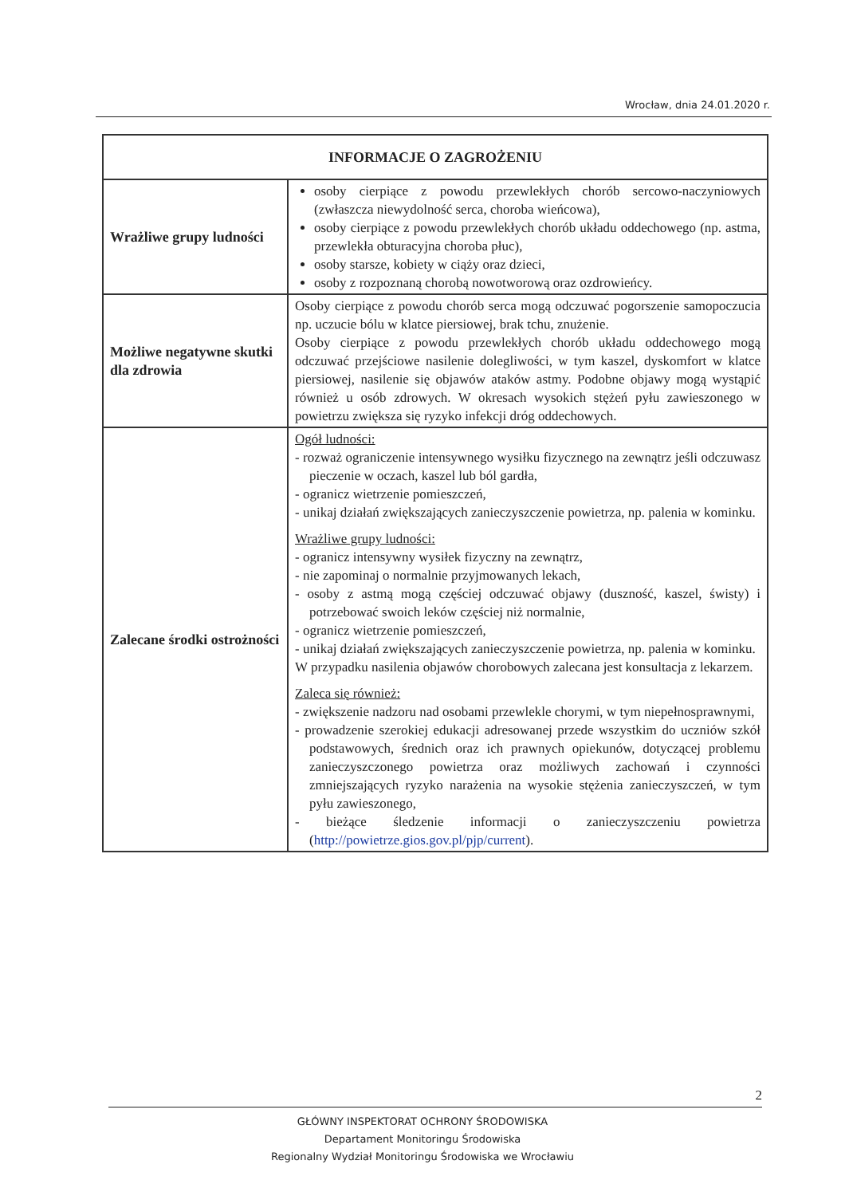Wrocław, dnia 24.01.2020 r.
| INFORMACJE O ZAGROŻENIU | |
| --- | --- |
| Wrażliwe grupy ludności | osoby cierpiące z powodu przewlekłych chorób sercowo-naczyniowych (zwłaszcza niewydolność serca, choroba wieńcowa), osoby cierpiące z powodu przewlekłych chorób układu oddechowego (np. astma, przewlekła obturacyjna choroba płuc), osoby starsze, kobiety w ciąży oraz dzieci, osoby z rozpoznaną chorobą nowotworową oraz ozdrowieńcy. |
| Możliwe negatywne skutki dla zdrowia | Osoby cierpiące z powodu chorób serca mogą odczuwać pogorszenie samopoczucia np. uczucie bólu w klatce piersiowej, brak tchu, znużenie. Osoby cierpiące z powodu przewlekłych chorób układu oddechowego mogą odczuwać przejściowe nasilenie dolegliwości, w tym kaszel, dyskomfort w klatce piersiowej, nasilenie się objawów ataków astmy. Podobne objawy mogą wystąpić również u osób zdrowych. W okresach wysokich stężeń pyłu zawieszonego w powietrzu zwiększa się ryzyko infekcji dróg oddechowych. |
| Zalecane środki ostrożności | Ogół ludności: - rozważ ograniczenie intensywnego wysiłku fizycznego na zewnątrz jeśli odczuwasz pieczenie w oczach, kaszel lub ból gardła, - ogranicz wietrzenie pomieszczeń, - unikaj działań zwiększających zanieczyszczenie powietrza, np. palenia w kominku. Wrażliwe grupy ludności: - ogranicz intensywny wysiłek fizyczny na zewnątrz, - nie zapominaj o normalnie przyjmowanych lekach, - osoby z astmą mogą częściej odczuwać objawy (duszność, kaszel, świsty) i potrzebować swoich leków częściej niż normalnie, - ogranicz wietrzenie pomieszczeń, - unikaj działań zwiększających zanieczyszczenie powietrza, np. palenia w kominku. W przypadku nasilenia objawów chorobowych zalecana jest konsultacja z lekarzem. Zaleca się również: - zwiększenie nadzoru nad osobami przewlekle chorymi, w tym niepełnosprawnymi, - prowadzenie szerokiej edukacji adresowanej przede wszystkim do uczniów szkół podstawowych, średnich oraz ich prawnych opiekunów, dotyczącej problemu zanieczyszczonego powietrza oraz możliwych zachowań i czynności zmniejszających ryzyko narażenia na wysokie stężenia zanieczyszczeń, w tym pyłu zawieszonego, - bieżące śledzenie informacji o zanieczyszczeniu powietrza ( http://powietrze.gios.gov.pl/pjp/current ). |
2
GŁÓWNY INSPEKTORAT OCHRONY ŚRODOWISKA
Departament Monitoringu Środowiska
Regionalny Wydział Monitoringu Środowiska we Wrocławiu